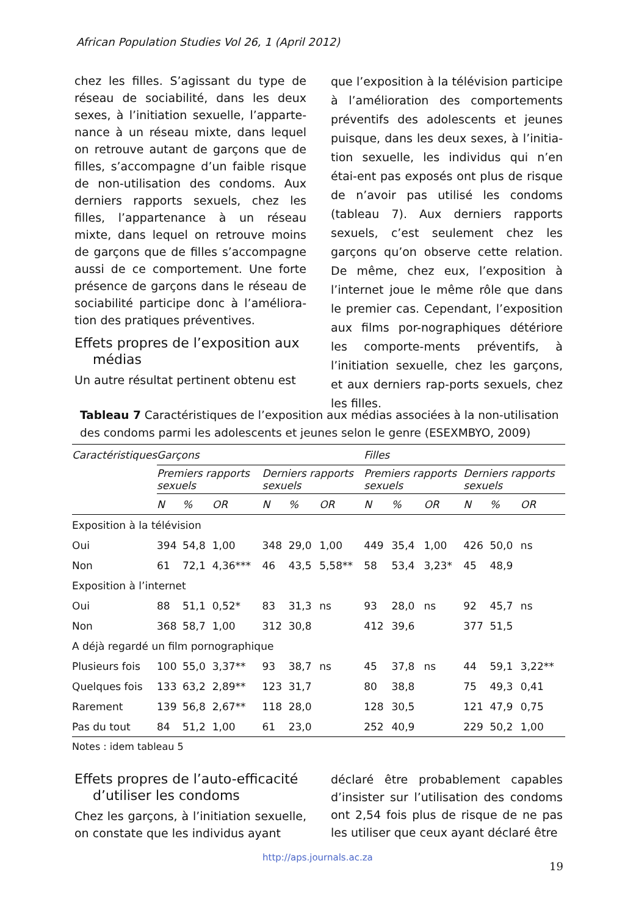African Population Studies Vol 26, 1 (April 2012)
chez les filles. S’agissant du type de réseau de sociabilité, dans les deux sexes, à l’initiation sexuelle, l’apparte-nance à un réseau mixte, dans lequel on retrouve autant de garçons que de filles, s’accompagne d’un faible risque de non-utilisation des condoms. Aux derniers rapports sexuels, chez les filles, l’appartenance à un réseau mixte, dans lequel on retrouve moins de garçons que de filles s’accompagne aussi de ce comportement. Une forte présence de garçons dans le réseau de sociabilité participe donc à l’améliora-tion des pratiques préventives.
Effets propres de l’exposition aux
médias
Un autre résultat pertinent obtenu est
que l’exposition à la télévision participe à l’amélioration des comportements préventifs des adolescents et jeunes puisque, dans les deux sexes, à l’initia-tion sexuelle, les individus qui n’en étai-ent pas exposés ont plus de risque de n’avoir pas utilisé les condoms (tableau 7). Aux derniers rapports sexuels, c’est seulement chez les garçons qu’on observe cette relation. De même, chez eux, l’exposition à l’internet joue le même rôle que dans le premier cas. Cependant, l’exposition aux films por-nographiques détériore les comporte-ments préventifs, à l’initiation sexuelle, chez les garçons, et aux derniers rap-ports sexuels, chez les filles.
Tableau 7 Caractéristiques de l’exposition aux médias associées à la non-utilisation des condoms parmi les adolescents et jeunes selon le genre (ESEXMBYO, 2009)
| Caractéristiques | Garçons | | | | | | Filles | | | | | |
| --- | --- | --- | --- | --- | --- | --- | --- | --- | --- | --- | --- | --- |
| | Premiers rapports sexuels | | | Derniers rapports sexuels | | | Premiers rapports sexuels | | | Derniers rapports sexuels | | |
| | N | % | OR | N | % | OR | N | % | OR | N | % | OR |
| Exposition à la télévision | | | | | | | | | | | | |
| Oui | 394 | 54,8 | 1,00 | 348 | 29,0 | 1,00 | 449 | 35,4 | 1,00 | 426 | 50,0 | ns |
| Non | 61 | 72,1 | 4,36*** | 46 | 43,5 | 5,58** | 58 | 53,4 | 3,23* | 45 | 48,9 | |
| Exposition à l’internet | | | | | | | | | | | | |
| Oui | 88 | 51,1 | 0,52* | 83 | 31,3 | ns | 93 | 28,0 | ns | 92 | 45,7 | ns |
| Non | 368 | 58,7 | 1,00 | 312 | 30,8 | | 412 | 39,6 | | 377 | 51,5 | |
| A déjà regardé un film pornographique | | | | | | | | | | | | |
| Plusieurs fois | 100 | 55,0 | 3,37** | 93 | 38,7 | ns | 45 | 37,8 | ns | 44 | 59,1 | 3,22** |
| Quelques fois | 133 | 63,2 | 2,89** | 123 | 31,7 | | 80 | 38,8 | | 75 | 49,3 | 0,41 |
| Rarement | 139 | 56,8 | 2,67** | 118 | 28,0 | | 128 | 30,5 | | 121 | 47,9 | 0,75 |
| Pas du tout | 84 | 51,2 | 1,00 | 61 | 23,0 | | 252 | 40,9 | | 229 | 50,2 | 1,00 |
Notes : idem tableau 5
Effets propres de l’auto-efficacité
d’utiliser les condoms
Chez les garçons, à l’initiation sexuelle, on constate que les individus ayant
déclaré être probablement capables d’insister sur l’utilisation des condoms ont 2,54 fois plus de risque de ne pas les utiliser que ceux ayant déclaré être
http://aps.journals.ac.za
19